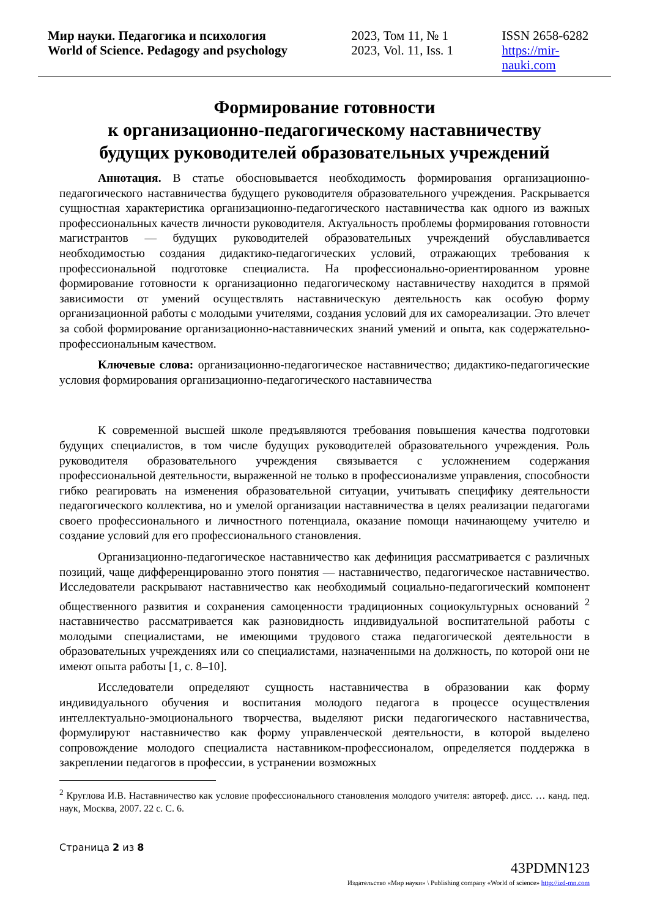Мир науки. Педагогика и психология
World of Science. Pedagogy and psychology
2023, Том 11, № 1
2023, Vol. 11, Iss. 1
ISSN 2658-6282
https://mir-nauki.com
Формирование готовности
к организационно-педагогическому наставничеству
будущих руководителей образовательных учреждений
Аннотация. В статье обосновывается необходимость формирования организационно-педагогического наставничества будущего руководителя образовательного учреждения. Раскрывается сущностная характеристика организационно-педагогического наставничества как одного из важных профессиональных качеств личности руководителя. Актуальность проблемы формирования готовности магистрантов — будущих руководителей образовательных учреждений обуславливается необходимостью создания дидактико-педагогических условий, отражающих требования к профессиональной подготовке специалиста. На профессионально-ориентированном уровне формирование готовности к организационно педагогическому наставничеству находится в прямой зависимости от умений осуществлять наставническую деятельность как особую форму организационной работы с молодыми учителями, создания условий для их самореализации. Это влечет за собой формирование организационно-наставнических знаний умений и опыта, как содержательно-профессиональным качеством.
Ключевые слова: организационно-педагогическое наставничество; дидактико-педагогические условия формирования организационно-педагогического наставничества
К современной высшей школе предъявляются требования повышения качества подготовки будущих специалистов, в том числе будущих руководителей образовательного учреждения. Роль руководителя образовательного учреждения связывается с усложнением содержания профессиональной деятельности, выраженной не только в профессионализме управления, способности гибко реагировать на изменения образовательной ситуации, учитывать специфику деятельности педагогического коллектива, но и умелой организации наставничества в целях реализации педагогами своего профессионального и личностного потенциала, оказание помощи начинающему учителю и создание условий для его профессионального становления.
Организационно-педагогическое наставничество как дефиниция рассматривается с различных позиций, чаще дифференцированно этого понятия — наставничество, педагогическое наставничество. Исследователи раскрывают наставничество как необходимый социально-педагогический компонент общественного развития и сохранения самоценности традиционных социокультурных оснований <sup>2</sup> наставничество рассматривается как разновидность индивидуальной воспитательной работы с молодыми специалистами, не имеющими трудового стажа педагогической деятельности в образовательных учреждениях или со специалистами, назначенными на должность, по которой они не имеют опыта работы [1, с. 8–10].
Исследователи определяют сущность наставничества в образовании как форму индивидуального обучения и воспитания молодого педагога в процессе осуществления интеллектуально-эмоционального творчества, выделяют риски педагогического наставничества, формулируют наставничество как форму управленческой деятельности, в которой выделено сопровождение молодого специалиста наставником-профессионалом, определяется поддержка в закреплении педагогов в профессии, в устранении возможных
<sup>2</sup> Круглова И.В. Наставничество как условие профессионального становления молодого учителя: автореф. дисс. … канд. пед. наук, Москва, 2007. 22 с. С. 6.
Страница 2 из 8
43PDMN123
Издательство «Мир науки» \ Publishing company «World of science» http://izd-mn.com